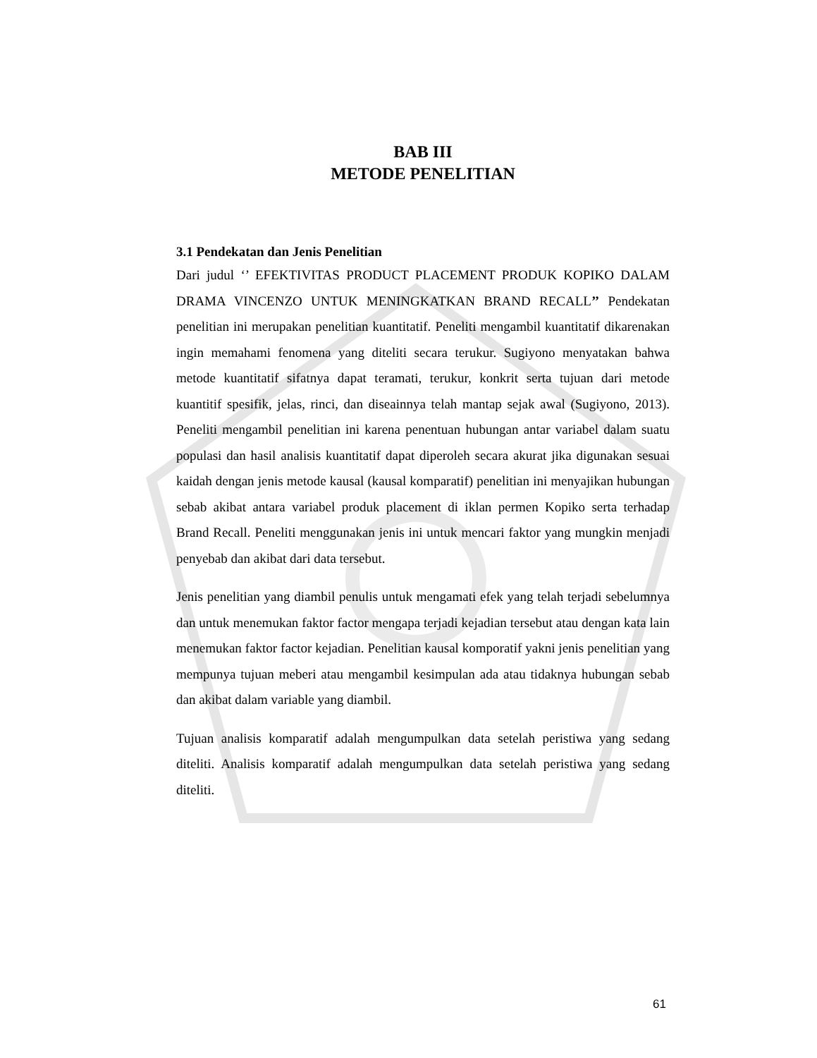BAB III
METODE PENELITIAN
3.1 Pendekatan dan Jenis Penelitian
Dari judul ‘’ EFEKTIVITAS PRODUCT PLACEMENT PRODUK KOPIKO DALAM DRAMA VINCENZO UNTUK MENINGKATKAN BRAND RECALL’’ Pendekatan penelitian ini merupakan penelitian kuantitatif. Peneliti mengambil kuantitatif dikarenakan ingin memahami fenomena yang diteliti secara terukur. Sugiyono menyatakan bahwa metode kuantitatif sifatnya dapat teramati, terukur, konkrit serta tujuan dari metode kuantitif spesifik, jelas, rinci, dan diseainnya telah mantap sejak awal (Sugiyono, 2013). Peneliti mengambil penelitian ini karena penentuan hubungan antar variabel dalam suatu populasi dan hasil analisis kuantitatif dapat diperoleh secara akurat jika digunakan sesuai kaidah dengan jenis metode kausal (kausal komparatif) penelitian ini menyajikan hubungan sebab akibat antara variabel produk placement di iklan permen Kopiko serta terhadap Brand Recall. Peneliti menggunakan jenis ini untuk mencari faktor yang mungkin menjadi penyebab dan akibat dari data tersebut.
Jenis penelitian yang diambil penulis untuk mengamati efek yang telah terjadi sebelumnya dan untuk menemukan faktor factor mengapa terjadi kejadian tersebut atau dengan kata lain menemukan faktor factor kejadian. Penelitian kausal komporatif yakni jenis penelitian yang mempunya tujuan meberi atau mengambil kesimpulan ada atau tidaknya hubungan sebab dan akibat dalam variable yang diambil.
Tujuan analisis komparatif adalah mengumpulkan data setelah peristiwa yang sedang diteliti. Analisis komparatif adalah mengumpulkan data setelah peristiwa yang sedang diteliti.
61